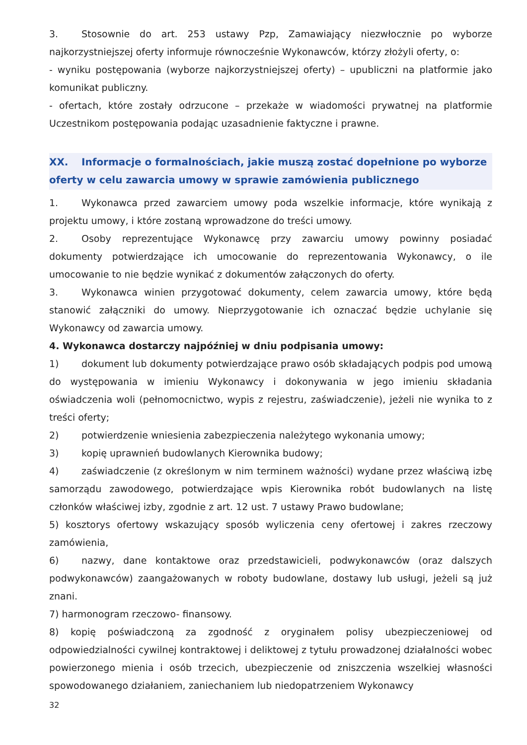3. Stosownie do art. 253 ustawy Pzp, Zamawiający niezwłocznie po wyborze najkorzystniejszej oferty informuje równocześnie Wykonawców, którzy złożyli oferty, o:
- wyniku postępowania (wyborze najkorzystniejszej oferty) – upubliczni na platformie jako komunikat publiczny.
- ofertach, które zostały odrzucone – przekaże w wiadomości prywatnej na platformie Uczestnikom postępowania podając uzasadnienie faktyczne i prawne.
XX. Informacje o formalnościach, jakie muszą zostać dopełnione po wyborze oferty w celu zawarcia umowy w sprawie zamówienia publicznego
1. Wykonawca przed zawarciem umowy poda wszelkie informacje, które wynikają z projektu umowy, i które zostaną wprowadzone do treści umowy.
2. Osoby reprezentujące Wykonawcę przy zawarciu umowy powinny posiadać dokumenty potwierdzające ich umocowanie do reprezentowania Wykonawcy, o ile umocowanie to nie będzie wynikać z dokumentów załączonych do oferty.
3. Wykonawca winien przygotować dokumenty, celem zawarcia umowy, które będą stanowić załączniki do umowy. Nieprzygotowanie ich oznaczać będzie uchylanie się Wykonawcy od zawarcia umowy.
4. Wykonawca dostarczy najpóźniej w dniu podpisania umowy:
1) dokument lub dokumenty potwierdzające prawo osób składających podpis pod umową do występowania w imieniu Wykonawcy i dokonywania w jego imieniu składania oświadczenia woli (pełnomocnictwo, wypis z rejestru, zaświadczenie), jeżeli nie wynika to z treści oferty;
2) potwierdzenie wniesienia zabezpieczenia należytego wykonania umowy;
3) kopię uprawnień budowlanych Kierownika budowy;
4) zaświadczenie (z określonym w nim terminem ważności) wydane przez właściwą izbę samorządu zawodowego, potwierdzające wpis Kierownika robót budowlanych na listę członków właściwej izby, zgodnie z art. 12 ust. 7 ustawy Prawo budowlane;
5) kosztorys ofertowy wskazujący sposób wyliczenia ceny ofertowej i zakres rzeczowy zamówienia,
6) nazwy, dane kontaktowe oraz przedstawicieli, podwykonawców (oraz dalszych podwykonawców) zaangażowanych w roboty budowlane, dostawy lub usługi, jeżeli są już znani.
7) harmonogram rzeczowo- finansowy.
8) kopię poświadczoną za zgodność z oryginałem polisy ubezpieczeniowej od odpowiedzialności cywilnej kontraktowej i deliktowej z tytułu prowadzonej działalności wobec powierzonego mienia i osób trzecich, ubezpieczenie od zniszczenia wszelkiej własności spowodowanego działaniem, zaniechaniem lub niedopatrzeniem Wykonawcy
32